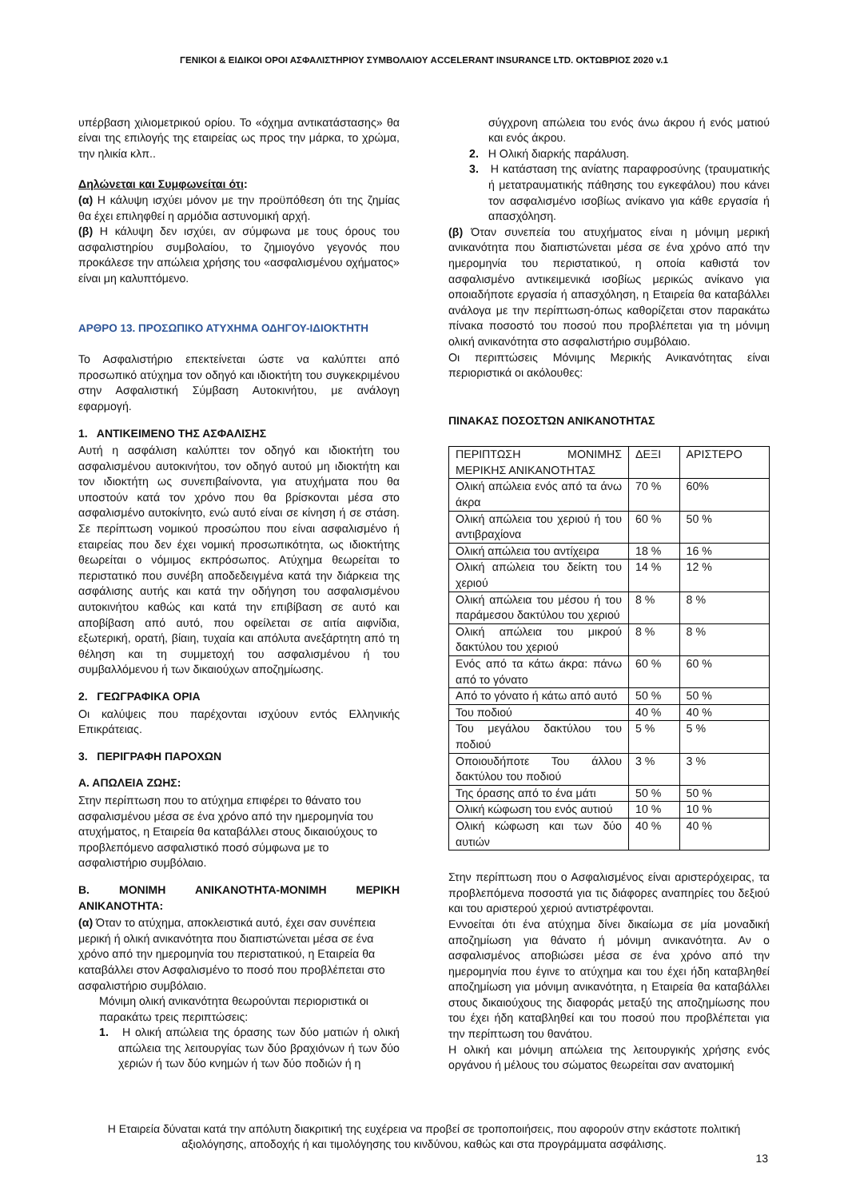ΓΕΝΙΚΟΙ & ΕΙΔΙΚΟΙ ΟΡΟΙ ΑΣΦΑΛΙΣΤΗΡΙΟΥ ΣΥΜΒΟΛΑΙΟΥ ACCELERANT INSURANCE LTD. ΟΚΤΩΒΡΙΟΣ 2020 v.1
υπέρβαση χιλιομετρικού ορίου. Το «όχημα αντικατάστασης» θα είναι της επιλογής της εταιρείας ως προς την μάρκα, το χρώμα, την ηλικία κλπ..
Δηλώνεται και Συμφωνείται ότι:
(α) Η κάλυψη ισχύει μόνον με την προϋπόθεση ότι της ζημίας θα έχει επιληφθεί η αρμόδια αστυνομική αρχή.
(β) Η κάλυψη δεν ισχύει, αν σύμφωνα με τους όρους του ασφαλιστηρίου συμβολαίου, το ζημιογόνο γεγονός που προκάλεσε την απώλεια χρήσης του «ασφαλισμένου οχήματος» είναι μη καλυπτόμενο.
ΑΡΘΡΟ 13. ΠΡΟΣΩΠΙΚΟ ΑΤΥΧΗΜΑ ΟΔΗΓΟΥ-ΙΔΙΟΚΤΗΤΗ
Το Ασφαλιστήριο επεκτείνεται ώστε να καλύπτει από προσωπικό ατύχημα τον οδηγό και ιδιοκτήτη του συγκεκριμένου στην Ασφαλιστική Σύμβαση Αυτοκινήτου, με ανάλογη εφαρμογή.
1. ΑΝΤΙΚΕΙΜΕΝΟ ΤΗΣ ΑΣΦΑΛΙΣΗΣ
Αυτή η ασφάλιση καλύπτει τον οδηγό και ιδιοκτήτη του ασφαλισμένου αυτοκινήτου, τον οδηγό αυτού μη ιδιοκτήτη και τον ιδιοκτήτη ως συνεπιβαίνοντα, για ατυχήματα που θα υποστούν κατά τον χρόνο που θα βρίσκονται μέσα στο ασφαλισμένο αυτοκίνητο, ενώ αυτό είναι σε κίνηση ή σε στάση. Σε περίπτωση νομικού προσώπου που είναι ασφαλισμένο ή εταιρείας που δεν έχει νομική προσωπικότητα, ως ιδιοκτήτης θεωρείται ο νόμιμος εκπρόσωπος. Ατύχημα θεωρείται το περιστατικό που συνέβη αποδεδειγμένα κατά την διάρκεια της ασφάλισης αυτής και κατά την οδήγηση του ασφαλισμένου αυτοκινήτου καθώς και κατά την επιβίβαση σε αυτό και αποβίβαση από αυτό, που οφείλεται σε αιτία αιφνίδια, εξωτερική, ορατή, βίαιη, τυχαία και απόλυτα ανεξάρτητη από τη θέληση και τη συμμετοχή του ασφαλισμένου ή του συμβαλλόμενου ή των δικαιούχων αποζημίωσης.
2. ΓΕΩΓΡΑΦΙΚΑ ΟΡΙΑ
Οι καλύψεις που παρέχονται ισχύουν εντός Ελληνικής Επικράτειας.
3. ΠΕΡΙΓΡΑΦΗ ΠΑΡΟΧΩΝ
Α. ΑΠΩΛΕΙΑ ΖΩΗΣ:
Στην περίπτωση που το ατύχημα επιφέρει το θάνατο του ασφαλισμένου μέσα σε ένα χρόνο από την ημερομηνία του ατυχήματος, η Εταιρεία θα καταβάλλει στους δικαιούχους το προβλεπόμενο ασφαλιστικό ποσό σύμφωνα με το ασφαλιστήριο συμβόλαιο.
Β. ΜΟΝΙΜΗ ΑΝΙΚΑΝΟΤΗΤΑ-ΜΟΝΙΜΗ ΜΕΡΙΚΗ ΑΝΙΚΑΝΟΤΗΤΑ:
(α) Όταν το ατύχημα, αποκλειστικά αυτό, έχει σαν συνέπεια μερική ή ολική ανικανότητα που διαπιστώνεται μέσα σε ένα χρόνο από την ημερομηνία του περιστατικού, η Εταιρεία θα καταβάλλει στον Ασφαλισμένο το ποσό που προβλέπεται στο ασφαλιστήριο συμβόλαιο.
Μόνιμη ολική ανικανότητα θεωρούνται περιοριστικά οι παρακάτω τρεις περιπτώσεις:
1. Η ολική απώλεια της όρασης των δύο ματιών ή ολική απώλεια της λειτουργίας των δύο βραχιόνων ή των δύο χεριών ή των δύο κνημών ή των δύο ποδιών ή η
σύγχρονη απώλεια του ενός άνω άκρου ή ενός ματιού και ενός άκρου.
2. Η Ολική διαρκής παράλυση.
3. Η κατάσταση της ανίατης παραφροσύνης (τραυματικής ή μετατραυματικής πάθησης του εγκεφάλου) που κάνει τον ασφαλισμένο ισοβίως ανίκανο για κάθε εργασία ή απασχόληση.
(β) Όταν συνεπεία του ατυχήματος είναι η μόνιμη μερική ανικανότητα που διαπιστώνεται μέσα σε ένα χρόνο από την ημερομηνία του περιστατικού, η οποία καθιστά τον ασφαλισμένο αντικειμενικά ισοβίως μερικώς ανίκανο για οποιαδήποτε εργασία ή απασχόληση, η Εταιρεία θα καταβάλλει ανάλογα με την περίπτωση-όπως καθορίζεται στον παρακάτω πίνακα ποσοστό του ποσού που προβλέπεται για τη μόνιμη ολική ανικανότητα στο ασφαλιστήριο συμβόλαιο.
Οι περιπτώσεις Μόνιμης Μερικής Ανικανότητας είναι περιοριστικά οι ακόλουθες:
ΠΙΝΑΚΑΣ ΠΟΣΟΣΤΩΝ ΑΝΙΚΑΝΟΤΗΤΑΣ
| ΠΕΡΙΠΤΩΣΗ ΜΟΝΙΜΗΣ ΜΕΡΙΚΗΣ ΑΝΙΚΑΝΟΤΗΤΑΣ | ΔΕΞΙ | ΑΡΙΣΤΕΡΟ |
| Ολική απώλεια ενός από τα άνω άκρα | 70 % | 60% |
| Ολική απώλεια του χεριού ή του αντιβραχίονα | 60 % | 50 % |
| Ολική απώλεια του αντίχειρα | 18 % | 16 % |
| Ολική απώλεια του δείκτη του χεριού | 14 % | 12 % |
| Ολική απώλεια του μέσου ή του παράμεσου δακτύλου του χεριού | 8 % | 8 % |
| Ολική απώλεια του μικρού δακτύλου του χεριού | 8 % | 8 % |
| Ενός από τα κάτω άκρα: πάνω από το γόνατο | 60 % | 60 % |
| Από το γόνατο ή κάτω από αυτό | 50 % | 50 % |
| Του ποδιού | 40 % | 40 % |
| Του μεγάλου δακτύλου του ποδιού | 5 % | 5 % |
| Οποιουδήποτε Του άλλου δακτύλου του ποδιού | 3 % | 3 % |
| Της όρασης από το ένα μάτι | 50 % | 50 % |
| Ολική κώφωση του ενός αυτιού | 10 % | 10 % |
| Ολική κώφωση και των δύο αυτιών | 40 % | 40 % |
Στην περίπτωση που ο Ασφαλισμένος είναι αριστερόχειρας, τα προβλεπόμενα ποσοστά για τις διάφορες αναπηρίες του δεξιού και του αριστερού χεριού αντιστρέφονται.
Εννοείται ότι ένα ατύχημα δίνει δικαίωμα σε μία μοναδική αποζημίωση για θάνατο ή μόνιμη ανικανότητα. Αν ο ασφαλισμένος αποβιώσει μέσα σε ένα χρόνο από την ημερομηνία που έγινε το ατύχημα και του έχει ήδη καταβληθεί αποζημίωση για μόνιμη ανικανότητα, η Εταιρεία θα καταβάλλει στους δικαιούχους της διαφοράς μεταξύ της αποζημίωσης που του έχει ήδη καταβληθεί και του ποσού που προβλέπεται για την περίπτωση του θανάτου.
Η ολική και μόνιμη απώλεια της λειτουργικής χρήσης ενός οργάνου ή μέλους του σώματος θεωρείται σαν ανατομική
Η Εταιρεία δύναται κατά την απόλυτη διακριτική της ευχέρεια να προβεί σε τροποποιήσεις, που αφορούν στην εκάστοτε πολιτική αξιολόγησης, αποδοχής ή και τιμολόγησης του κινδύνου, καθώς και στα προγράμματα ασφάλισης.
13